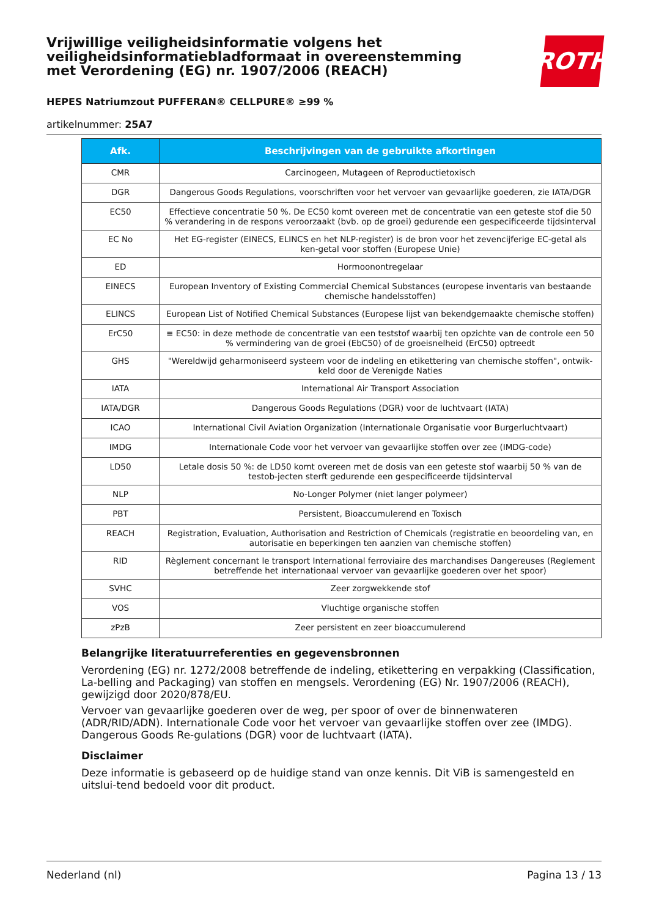Vrijwillige veiligheidsinformatie volgens het veiligheidsinformatiebladformaat in overeenstemming met Verordening (EG) nr. 1907/2006 (REACH)
ROTH
HEPES Natriumzout PUFFERAN® CELLPURE® ≥99 %
artikelnummer: 25A7
| Afk. | Beschrijvingen van de gebruikte afkortingen |
| --- | --- |
| CMR | Carcinogeen, Mutageen of Reproductietoxisch |
| DGR | Dangerous Goods Regulations, voorschriften voor het vervoer van gevaarlijke goederen, zie IATA/DGR |
| EC50 | Effectieve concentratie 50 %. De EC50 komt overeen met de concentratie van een geteste stof die 50 % verandering in de respons veroorzaakt (bvb. op de groei) gedurende een gespecificeerde tijdsinterval |
| EC No | Het EG-register (EINECS, ELINCS en het NLP-register) is de bron voor het zevencijferige EC-getal als ken-getal voor stoffen (Europese Unie) |
| ED | Hormoonontregelaar |
| EINECS | European Inventory of Existing Commercial Chemical Substances (europese inventaris van bestaande chemische handelsstoffen) |
| ELINCS | European List of Notified Chemical Substances (Europese lijst van bekendgemaakte chemische stoffen) |
| ErC50 | ≡ EC50: in deze methode de concentratie van een teststof waarbij ten opzichte van de controle een 50 % vermindering van de groei (EbC50) of de groeisnelheid (ErC50) optreedt |
| GHS | "Wereldwijd geharmoniseerd systeem voor de indeling en etikettering van chemische stoffen", ontwik-keld door de Verenigde Naties |
| IATA | International Air Transport Association |
| IATA/DGR | Dangerous Goods Regulations (DGR) voor de luchtvaart (IATA) |
| ICAO | International Civil Aviation Organization (Internationale Organisatie voor Burgerluchtvaart) |
| IMDG | Internationale Code voor het vervoer van gevaarlijke stoffen over zee (IMDG-code) |
| LD50 | Letale dosis 50 %: de LD50 komt overeen met de dosis van een geteste stof waarbij 50 % van de testob-jecten sterft gedurende een gespecificeerde tijdsinterval |
| NLP | No-Longer Polymer (niet langer polymeer) |
| PBT | Persistent, Bioaccumulerend en Toxisch |
| REACH | Registration, Evaluation, Authorisation and Restriction of Chemicals (registratie en beoordeling van, en autorisatie en beperkingen ten aanzien van chemische stoffen) |
| RID | Règlement concernant le transport International ferroviaire des marchandises Dangereuses (Reglement betreffende het internationaal vervoer van gevaarlijke goederen over het spoor) |
| SVHC | Zeer zorgwekkende stof |
| VOS | Vluchtige organische stoffen |
| zPzB | Zeer persistent en zeer bioaccumulerend |
Belangrijke literatuurreferenties en gegevensbronnen
Verordening (EG) nr. 1272/2008 betreffende de indeling, etikettering en verpakking (Classification, La-belling and Packaging) van stoffen en mengsels. Verordening (EG) Nr. 1907/2006 (REACH), gewijzigd door 2020/878/EU.
Vervoer van gevaarlijke goederen over de weg, per spoor of over de binnenwateren (ADR/RID/ADN). Internationale Code voor het vervoer van gevaarlijke stoffen over zee (IMDG). Dangerous Goods Re-gulations (DGR) voor de luchtvaart (IATA).
Disclaimer
Deze informatie is gebaseerd op de huidige stand van onze kennis. Dit ViB is samengesteld en uitslui-tend bedoeld voor dit product.
Nederland (nl) Pagina 13 / 13